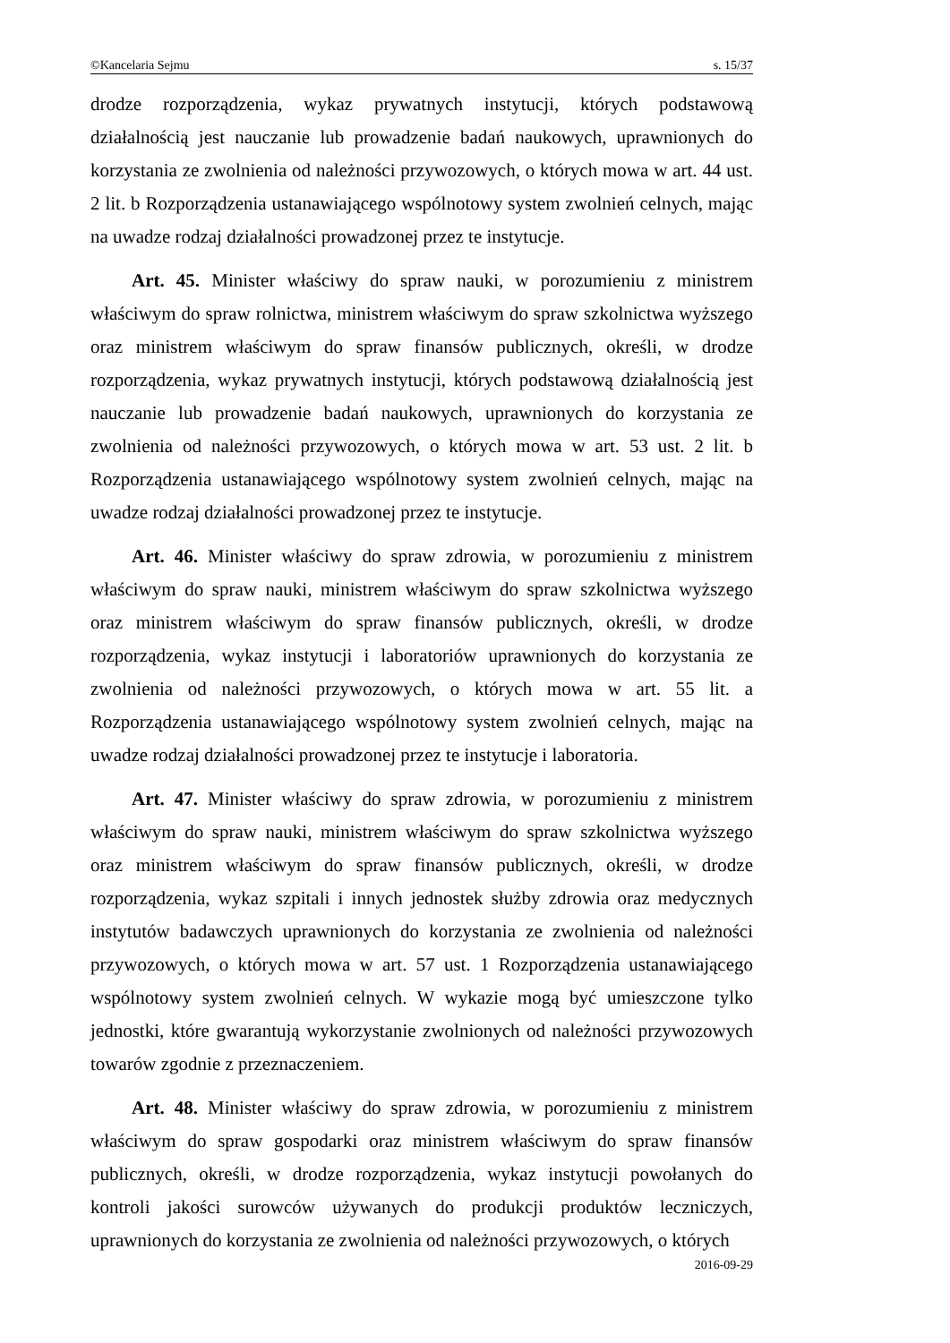©Kancelaria Sejmu s. 15/37
drodze rozporządzenia, wykaz prywatnych instytucji, których podstawową działalnością jest nauczanie lub prowadzenie badań naukowych, uprawnionych do korzystania ze zwolnienia od należności przywozowych, o których mowa w art. 44 ust. 2 lit. b Rozporządzenia ustanawiającego wspólnotowy system zwolnień celnych, mając na uwadze rodzaj działalności prowadzonej przez te instytucje.
Art. 45. Minister właściwy do spraw nauki, w porozumieniu z ministrem właściwym do spraw rolnictwa, ministrem właściwym do spraw szkolnictwa wyższego oraz ministrem właściwym do spraw finansów publicznych, określi, w drodze rozporządzenia, wykaz prywatnych instytucji, których podstawową działalnością jest nauczanie lub prowadzenie badań naukowych, uprawnionych do korzystania ze zwolnienia od należności przywozowych, o których mowa w art. 53 ust. 2 lit. b Rozporządzenia ustanawiającego wspólnotowy system zwolnień celnych, mając na uwadze rodzaj działalności prowadzonej przez te instytucje.
Art. 46. Minister właściwy do spraw zdrowia, w porozumieniu z ministrem właściwym do spraw nauki, ministrem właściwym do spraw szkolnictwa wyższego oraz ministrem właściwym do spraw finansów publicznych, określi, w drodze rozporządzenia, wykaz instytucji i laboratoriów uprawnionych do korzystania ze zwolnienia od należności przywozowych, o których mowa w art. 55 lit. a Rozporządzenia ustanawiającego wspólnotowy system zwolnień celnych, mając na uwadze rodzaj działalności prowadzonej przez te instytucje i laboratoria.
Art. 47. Minister właściwy do spraw zdrowia, w porozumieniu z ministrem właściwym do spraw nauki, ministrem właściwym do spraw szkolnictwa wyższego oraz ministrem właściwym do spraw finansów publicznych, określi, w drodze rozporządzenia, wykaz szpitali i innych jednostek służby zdrowia oraz medycznych instytutów badawczych uprawnionych do korzystania ze zwolnienia od należności przywozowych, o których mowa w art. 57 ust. 1 Rozporządzenia ustanawiającego wspólnotowy system zwolnień celnych. W wykazie mogą być umieszczone tylko jednostki, które gwarantują wykorzystanie zwolnionych od należności przywozowych towarów zgodnie z przeznaczeniem.
Art. 48. Minister właściwy do spraw zdrowia, w porozumieniu z ministrem właściwym do spraw gospodarki oraz ministrem właściwym do spraw finansów publicznych, określi, w drodze rozporządzenia, wykaz instytucji powołanych do kontroli jakości surowców używanych do produkcji produktów leczniczych, uprawnionych do korzystania ze zwolnienia od należności przywozowych, o których
2016-09-29